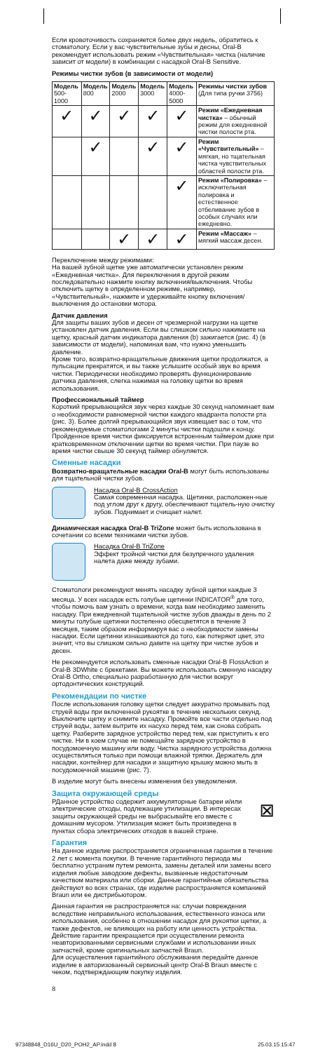Если кровоточивость сохраняется более двух недель, обратитесь к стоматологу. Если у вас чувствительные зубы и десны, Oral-B рекомендует использовать режим «Чувствительная» чистка (наличие зависит от модели) в комбинации с насадкой Oral-B Sensitive.
Режимы чистки зубов (в зависимости от модели)
| Модель 500-1000 | Модель 800 | Модель 2000 | Модель 3000 | Модель 4000-5000 | Режимы чистки зубов (Для типа ручки 3756) |
| ✓ | ✓ | ✓ | ✓ | ✓ | Режим «Ежедневная чистка» – обычный режим для ежедневной чистки полости рта. |
| | ✓ | | ✓ | ✓ | Режим «Чувствительный» – мягкая, но тщательная чистка чувствительных областей полости рта. |
| | | | | ✓ | Режим «Полировка» – исключительная полировка и естественное отбеливание зубов в особых случаях или ежедневно. |
| | | ✓ | ✓ | ✓ | Режим «Массаж» – мягкий массаж десен. |
Переключение между режимами:
На вашей зубной щетке уже автоматически установлен режим «Ежедневная чистка». Для переключения в другой режим последовательно нажмите кнопку включения/выключения. Чтобы отключить щетку в определенном режиме, например, «Чувствительный», нажмите и удерживайте кнопку включения/выключения до остановки мотора.
Датчик давления
Для защиты ваших зубов и десен от чрезмерной нагрузки на щетке установлен датчик давления. Если вы слишком сильно нажимаете на щетку, красный датчик индикатора давления (b) зажигается (рис. 4) (в зависимости от модели), напоминая вам, что нужно уменьшить давление.
Кроме того, возвратно-вращательные движения щетки продолжатся, а пульсации прекратятся, и вы также услышите особый звук во время чистки. Периодически необходимо проверять функционирование датчика давления, слегка нажимая на головку щетки во время использования.
Профессиональный таймер
Короткий прерывающийся звук через каждые 30 секунд напоминает вам о необходимости равномерной чистки каждого квадранта полости рта (рис. 3). Более долгий прерывающийся звук извещает вас о том, что рекомендуемые стоматологами 2 минуты чистки подошли к концу. Пройденное время чистки фиксируется встроенным таймером даже при кратковременном отключении щетки во время чистки. При паузе во время чистки свыше 30 секунд таймер обнуляется.
Сменные насадки
Возвратно-вращательные насадки Oral-B могут быть использованы для тщательной чистки зубов.
Насадка Oral-B CrossAction
Самая современная насадка. Щетинки, расположен-ные под углом друг к другу, обеспечивают тщатель-ную очистку зубов. Поднимает и счищает налет.
Динамическая насадка Oral-B TriZone может быть использована в сочетании со всеми техниками чистки зубов.
Насадка Oral-B TriZone
Эффект тройной чистки для безупречного удаления налета даже между зубами.
Стоматологи рекомендуют менять насадку зубной щетки каждые 3 месяца. У всех насадок есть голубые щетинки INDICATOR<sup>®</sup> для того, чтобы помочь вам узнать о времени, когда вам необходимо заменить насадку. При ежедневной тщательной чистке зубов дважды в день по 2 минуты голубые щетинки постепенно обесцветятся в течение 3 месяцев, таким образом информируя вас о необходимости замены насадки. Если щетинки изнашиваются до того, как потеряют цвет, это значит, что вы слишком сильно давите на щетку при чистке зубов и десен.
Не рекомендуется использовать сменные насадки Oral-B FlossAction и Oral-B 3DWhite с брекетами. Вы можете использовать сменную насадку Oral-B Ortho, специально разработанную для чистки вокруг ортодонтических конструкций.
Рекомендации по чистке
После использования головку щетки следует аккуратно промывать под струей воды при включенной рукоятке в течение нескольких секунд. Выключите щетку и снимите насадку. Промойте все части отдельно под струей воды, затем вытрите их насухо перед тем, как снова собрать щетку. Разберите зарядное устройство перед тем, как приступить к его чистке. Ни в коем случае не помещайте зарядное устройство в посудомоечную машину или воду. Чистка зарядного устройства должна осуществляться только при помощи влажной тряпки. Держатель для насадки, контейнер для насадки и защитную крышку можно мыть в посудомоечной машине (рис. 7).
В изделие могут быть внесены изменения без уведомления.
Защита окружающей среды
⊠ РДанное устройство содержит аккумуляторные батареи и/или электрические отходы, подлежащие утилизации. В интересах защиты окружающей среды не выбрасывайте его вместе с домашним мусором. Утилизация может быть произведена в пунктах сбора электрических отходов в вашей стране.
Гарантия
На данное изделие распространяется ограниченная гарантия в течение 2 лет с момента покупки. В течение гарантийного периода мы бесплатно устраним путем ремонта, замены деталей или замены всего изделия любые заводские дефекты, вызванные недостаточным качеством материала или сборки. Данные гарантийные обязательства действуют во всех странах, где изделие распространяется компанией Braun или ее дистрибьютором.
Данная гарантия не распространяется на: случаи повреждения вследствие неправильного использования, естественного износа или использования, особенно в отношении насадок для рукоятки щетки, а также дефектов, не влияющих на работу или ценность устройства.
Действие гарантии прекращается при осуществлении ремонта неавторизованными сервисными службами и использовании иных запчастей, кроме оригинальных запчастей Braun.
Для осуществления гарантийного обслуживания передайте данное изделие в авторизованный сервисный центр Oral-B Braun вместе с чеком, подтверждающим покупку изделия.
8
97348848_D16U_D20_POH2_AP.indd 8
25.03.15 15:47